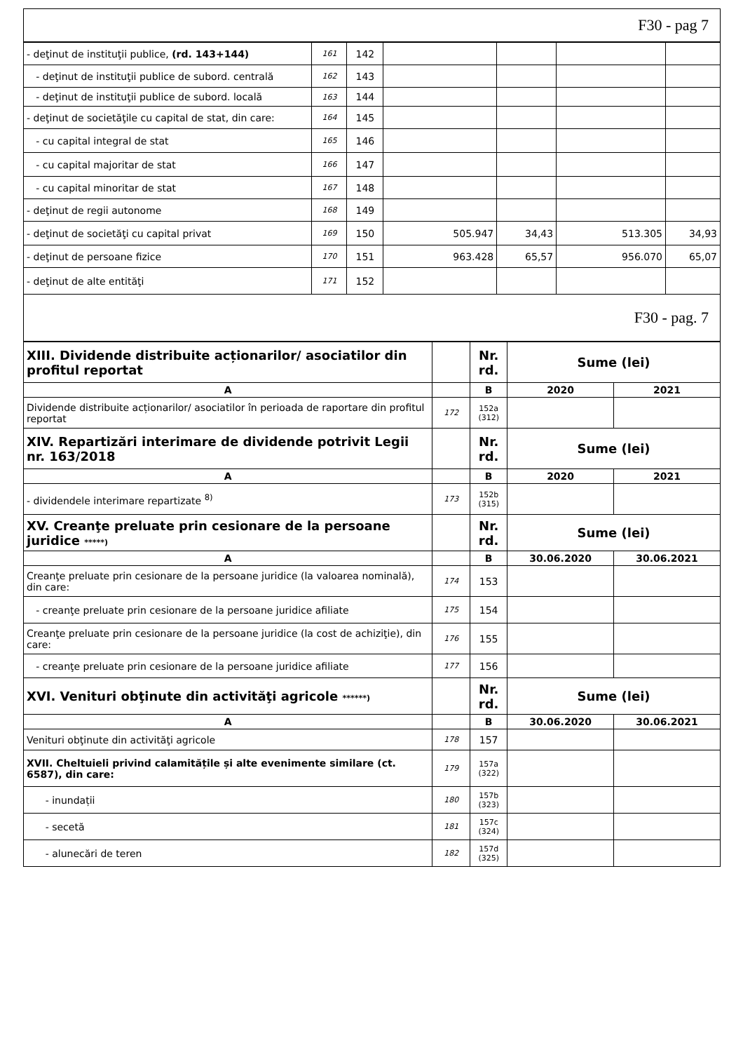F30 - pag 7
| - deţinut de instituţii publice, (rd. 143+144) | 161 | 142 | | | | |
| - deţinut de instituţii publice de subord. centrală | 162 | 143 | | | | |
| - deţinut de instituţii publice de subord. locală | 163 | 144 | | | | |
| - deţinut de societăţile cu capital de stat, din care: | 164 | 145 | | | | |
| - cu capital integral de stat | 165 | 146 | | | | |
| - cu capital majoritar de stat | 166 | 147 | | | | |
| - cu capital minoritar de stat | 167 | 148 | | | | |
| - deţinut de regii autonome | 168 | 149 | | | | |
| - deţinut de societăţi cu capital privat | 169 | 150 | 505.947 | 34,43 | 513.305 | 34,93 |
| - deţinut de persoane fizice | 170 | 151 | 963.428 | 65,57 | 956.070 | 65,07 |
| - deţinut de alte entităţi | 171 | 152 | | | | |
F30 - pag. 7
| XIII. Dividende distribuite acționarilor/ asociatilor din profitul reportat | | Nr. rd. | Sume (lei) | |
| A | | B | 2020 | 2021 |
| Dividende distribuite acționarilor/ asociatilor în perioada de raportare din profitul reportat | 172 | 152a (312) | | |
| XIV. Repartizări interimare de dividende potrivit Legii nr. 163/2018 | | Nr. rd. | Sume (lei) | |
| A | | B | 2020 | 2021 |
| - dividendele interimare repartizate <sup>8)</sup> | 173 | 152b (315) | | |
| XV. Creanţe preluate prin cesionare de la persoane juridice *****) | | Nr. rd. | Sume (lei) | |
| A | | B | 30.06.2020 | 30.06.2021 |
| Creanţe preluate prin cesionare de la persoane juridice (la valoarea nominală), din care: | 174 | 153 | | |
| - creanţe preluate prin cesionare de la persoane juridice afiliate | 175 | 154 | | |
| Creanţe preluate prin cesionare de la persoane juridice (la cost de achiziţie), din care: | 176 | 155 | | |
| - creanţe preluate prin cesionare de la persoane juridice afiliate | 177 | 156 | | |
| XVI. Venituri obţinute din activităţi agricole ******) | | Nr. rd. | Sume (lei) | |
| A | | B | 30.06.2020 | 30.06.2021 |
| Venituri obţinute din activităţi agricole | 178 | 157 | | |
| XVII. Cheltuieli privind calamitățile și alte evenimente similare (ct. 6587), din care: | 179 | 157a (322) | | |
| - inundații | 180 | 157b (323) | | |
| - secetă | 181 | 157c (324) | | |
| - alunecări de teren | 182 | 157d (325) | | |